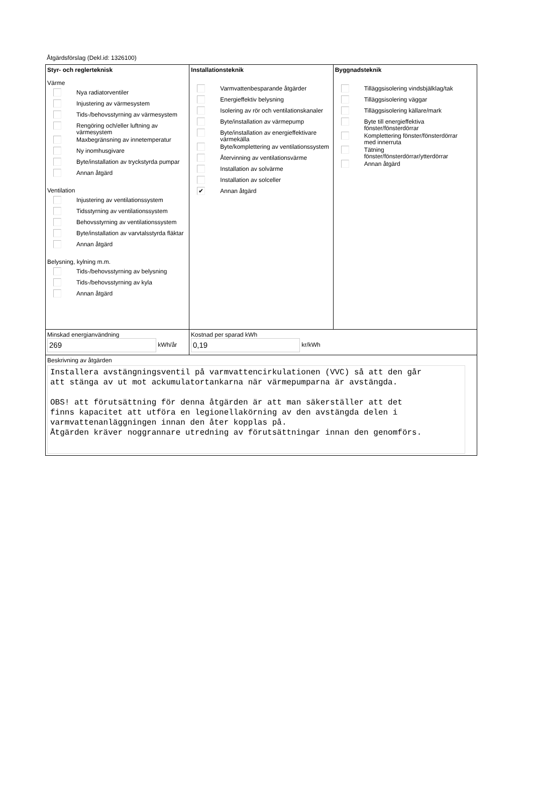Åtgärdsförslag (Dekl.id: 1326100)
Styr- och reglerteknisk
Värme
Nya radiatorventiler
Injustering av värmesystem
Tids-/behovsstyrning av värmesystem
Rengöring och/eller luftning av
värmesystem
Maxbegränsning av innetemperatur
Ny inomhusgivare
Byte/installation av tryckstyrda pumpar
Annan åtgärd
Ventilation
Injustering av ventilationssystem
Tidsstyrning av ventilationssystem
Behovsstyrning av ventilationssystem
Byte/installation av varvtalsstyrda fläktar
Annan åtgärd
Belysning, kylning m.m.
Tids-/behovsstyrning av belysning
Tids-/behovsstyrning av kyla
Annan åtgärd
Installationsteknik
Varmvattenbesparande åtgärder
Energieffektiv belysning
Isolering av rör och ventilationskanaler
Byte/installation av värmepump
Byte/installation av energieffektivare
värmekälla
Byte/komplettering av ventilationssystem
Återvinning av ventilationsvärme
Installation av solvärme
Installation av solceller
✔
Annan åtgärd
Byggnadsteknik
Tilläggsisolering vindsbjälklag/tak
Tilläggsisolering väggar
Tilläggsisolering källare/mark
Byte till energieffektiva
fönster/fönsterdörrar
Komplettering fönster/fönsterdörrar
med innerruta
Tätning
fönster/fönsterdörrar/ytterdörrar
Annan åtgärd
Minskad energianvändning
269 kWh/år
Kostnad per sparad kWh
0,19 kr/kWh
Beskrivning av åtgärden
Installera avstängningsventil på varmvattencirkulationen (VVC) så att den går att stänga av ut mot ackumulatortankarna när värmepumparna är avstängda. OBS! att förutsättning för denna åtgärden är att man säkerställer att det finns kapacitet att utföra en legionellakörning av den avstängda delen i varmvattenanläggningen innan den åter kopplas på. Åtgärden kräver noggrannare utredning av förutsättningar innan den genomförs.